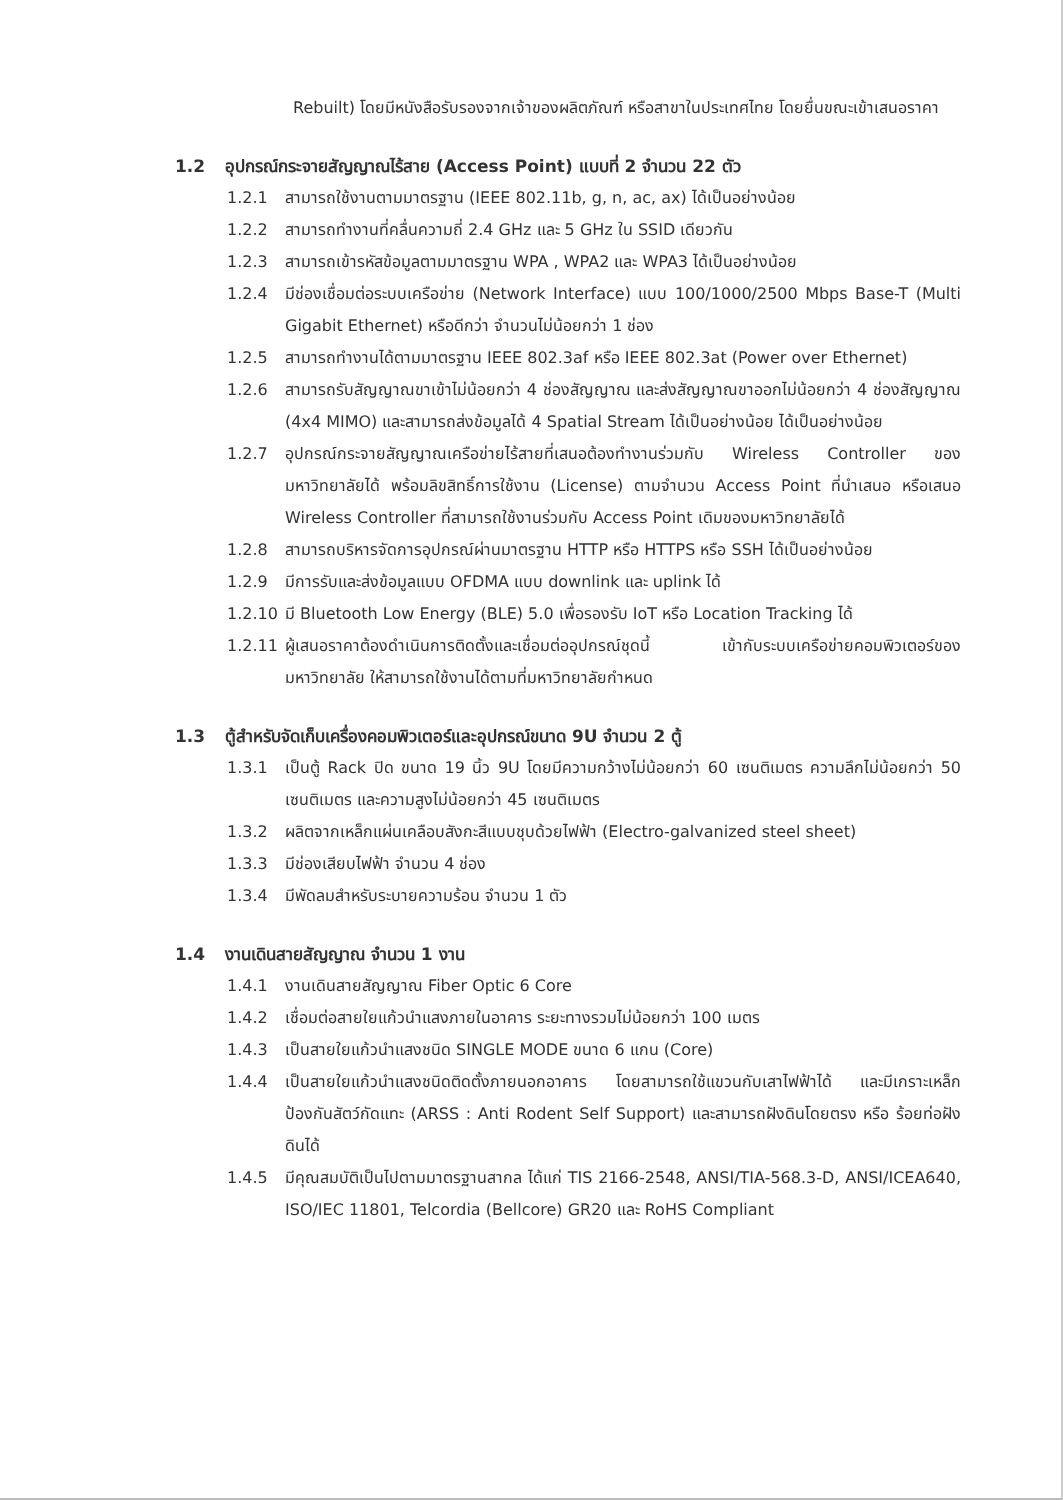Rebuilt) โดยมีหนังสือรับรองจากเจ้าของผลิตภัณฑ์ หรือสาขาในประเทศไทย โดยยื่นขณะเข้าเสนอราคา
1.2 อุปกรณ์กระจายสัญญาณไร้สาย (Access Point) แบบที่ 2 จำนวน 22 ตัว
1.2.1 สามารถใช้งานตามมาตรฐาน (IEEE 802.11b, g, n, ac, ax) ได้เป็นอย่างน้อย
1.2.2 สามารถทำงานที่คลื่นความถี่ 2.4 GHz และ 5 GHz ใน SSID เดียวกัน
1.2.3 สามารถเข้ารหัสข้อมูลตามมาตรฐาน WPA , WPA2 และ WPA3 ได้เป็นอย่างน้อย
1.2.4 มีช่องเชื่อมต่อระบบเครือข่าย (Network Interface) แบบ 100/1000/2500 Mbps Base-T (Multi Gigabit Ethernet) หรือดีกว่า จำนวนไม่น้อยกว่า 1 ช่อง
1.2.5 สามารถทำงานได้ตามมาตรฐาน IEEE 802.3af หรือ IEEE 802.3at (Power over Ethernet)
1.2.6 สามารถรับสัญญาณขาเข้าไม่น้อยกว่า 4 ช่องสัญญาณ และส่งสัญญาณขาออกไม่น้อยกว่า 4 ช่องสัญญาณ (4x4 MIMO) และสามารถส่งข้อมูลได้ 4 Spatial Stream ได้เป็นอย่างน้อย ได้เป็นอย่างน้อย
1.2.7 อุปกรณ์กระจายสัญญาณเครือข่ายไร้สายที่เสนอต้องทำงานร่วมกับ Wireless Controller ของมหาวิทยาลัยได้ พร้อมลิขสิทธิ์การใช้งาน (License) ตามจำนวน Access Point ที่นำเสนอ หรือเสนอ Wireless Controller ที่สามารถใช้งานร่วมกับ Access Point เดิมของมหาวิทยาลัยได้
1.2.8 สามารถบริหารจัดการอุปกรณ์ผ่านมาตรฐาน HTTP หรือ HTTPS หรือ SSH ได้เป็นอย่างน้อย
1.2.9 มีการรับและส่งข้อมูลแบบ OFDMA แบบ downlink และ uplink ได้
1.2.10 มี Bluetooth Low Energy (BLE) 5.0 เพื่อรองรับ IoT หรือ Location Tracking ได้
1.2.11 ผู้เสนอราคาต้องดำเนินการติดตั้งและเชื่อมต่ออุปกรณ์ชุดนี้ เข้ากับระบบเครือข่ายคอมพิวเตอร์ของมหาวิทยาลัย ให้สามารถใช้งานได้ตามที่มหาวิทยาลัยกำหนด
1.3 ตู้สำหรับจัดเก็บเครื่องคอมพิวเตอร์และอุปกรณ์ขนาด 9U จำนวน 2 ตู้
1.3.1 เป็นตู้ Rack ปิด ขนาด 19 นิ้ว 9U โดยมีความกว้างไม่น้อยกว่า 60 เซนติเมตร ความลึกไม่น้อยกว่า 50 เซนติเมตร และความสูงไม่น้อยกว่า 45 เซนติเมตร
1.3.2 ผลิตจากเหล็กแผ่นเคลือบสังกะสีแบบชุบด้วยไฟฟ้า (Electro-galvanized steel sheet)
1.3.3 มีช่องเสียบไฟฟ้า จำนวน 4 ช่อง
1.3.4 มีพัดลมสำหรับระบายความร้อน จำนวน 1 ตัว
1.4 งานเดินสายสัญญาณ จำนวน 1 งาน
1.4.1 งานเดินสายสัญญาณ Fiber Optic 6 Core
1.4.2 เชื่อมต่อสายใยแก้วนำแสงภายในอาคาร ระยะทางรวมไม่น้อยกว่า 100 เมตร
1.4.3 เป็นสายใยแก้วนำแสงชนิด SINGLE MODE ขนาด 6 แกน (Core)
1.4.4 เป็นสายใยแก้วนำแสงชนิดติดตั้งภายนอกอาคาร โดยสามารถใช้แขวนกับเสาไฟฟ้าได้ และมีเกราะเหล็กป้องกันสัตว์กัดแทะ (ARSS : Anti Rodent Self Support) และสามารถฝังดินโดยตรง หรือ ร้อยท่อฝังดินได้
1.4.5 มีคุณสมบัติเป็นไปตามมาตรฐานสากล ได้แก่ TIS 2166-2548, ANSI/TIA-568.3-D, ANSI/ICEA640, ISO/IEC 11801, Telcordia (Bellcore) GR20 และ RoHS Compliant